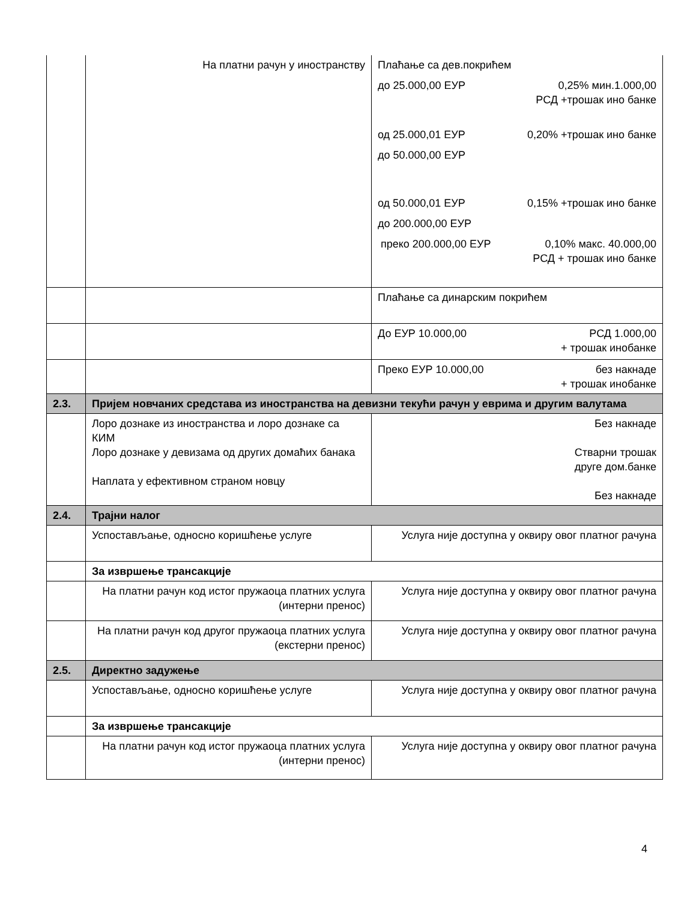| | На платни рачун у иностранству | Плаћање са дев.покрићем до 25.000,00 ЕУР 0,25% мин.1.000,00 РСД +трошак ино банке од 25.000,01 ЕУР 0,20% +трошак ино банке до 50.000,00 ЕУР од 50.000,01 ЕУР 0,15% +трошак ино банке до 200.000,00 ЕУР преко 200.000,00 ЕУР 0,10% макс. 40.000,00 РСД + трошак ино банке |
| | | Плаћање са динарским покрићем |
| | | До ЕУР 10.000,00 РСД 1.000,00 + трошак инобанке |
| | | Преко ЕУР 10.000,00 без накнаде + трошак инобанке |
| 2.3. | Пријем новчаних средстава из иностранства на девизни текући рачун у еврима и другим валутама | |
| | Лоро дознаке из иностранства и лоро дознаке са КИМ Лоро дознаке у девизама од других домаћих банака Наплата у ефективном страном новцу | Без накнаде Стварни трошак друге дом.банке Без накнаде |
| 2.4. | Трајни налог | |
| | Успостављање, односно коришћење услуге | Услуга није доступна у оквиру овог платног рачуна |
| | За извршење трансакције | |
| | На платни рачун код истог пружаоца платних услуга (интерни пренос) | Услуга није доступна у оквиру овог платног рачуна |
| | На платни рачун код другог пружаоца платних услуга (екстерни пренос) | Услуга није доступна у оквиру овог платног рачуна |
| 2.5. | Директно задужење | |
| | Успостављање, односно коришћење услуге | Услуга није доступна у оквиру овог платног рачуна |
| | За извршење трансакције | |
| | На платни рачун код истог пружаоца платних услуга (интерни пренос) | Услуга није доступна у оквиру овог платног рачуна |
4